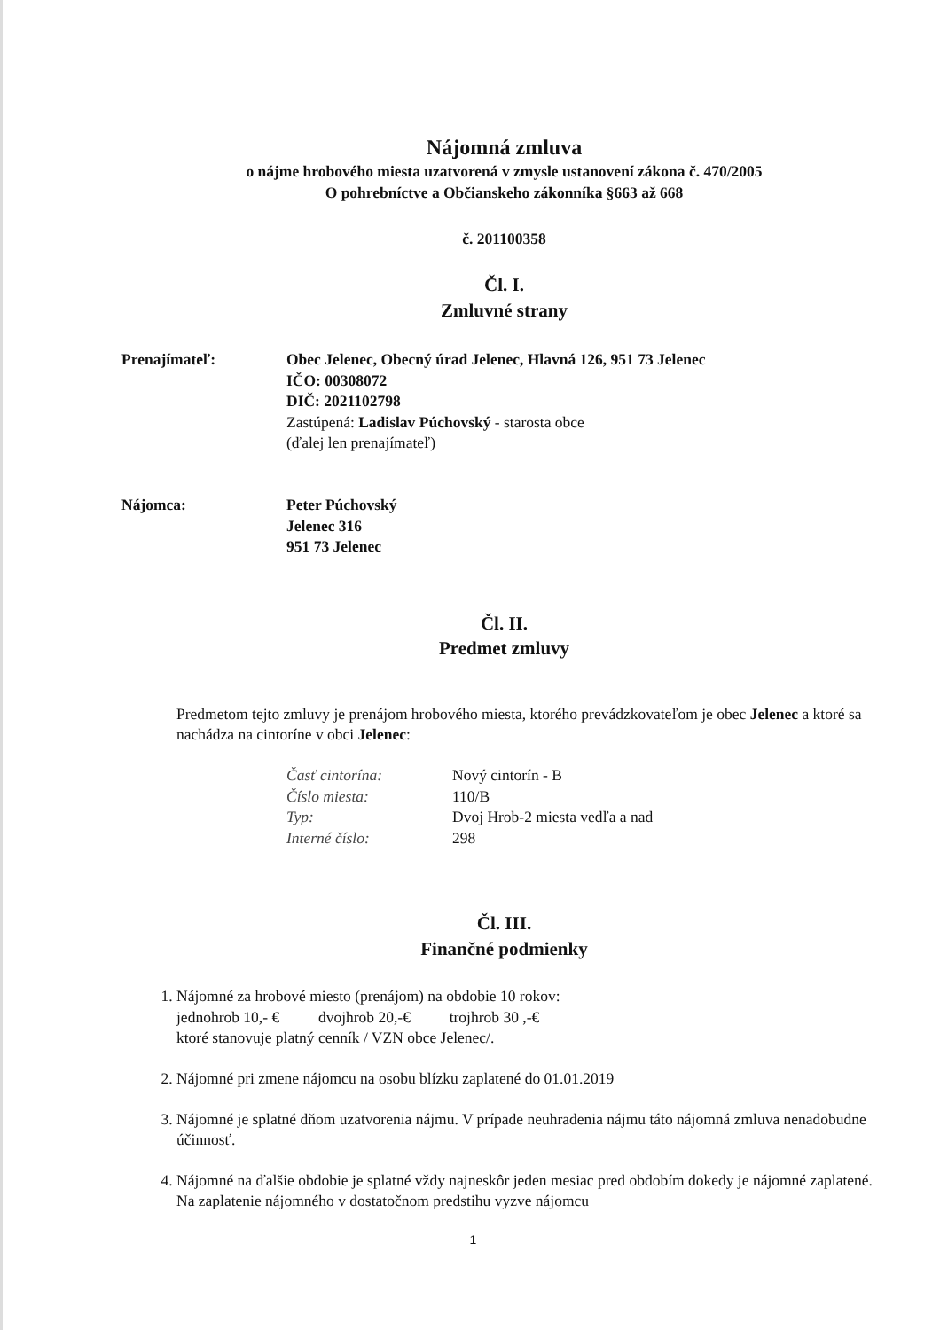Nájomná zmluva
o nájme hrobového miesta uzatvorená v zmysle ustanovení zákona č. 470/2005
O pohrebníctve a Občianskeho zákonníka §663 až 668
č. 201100358
Čl. I.
Zmluvné strany
Prenajímateľ: Obec Jelenec, Obecný úrad Jelenec, Hlavná 126, 951 73 Jelenec
IČO: 00308072
DIČ: 2021102798
Zastúpená: Ladislav Púchovský - starosta obce
(ďalej len prenajímateľ)
Nájomca: Peter Púchovský
Jelenec 316
951 73 Jelenec
Čl. II.
Predmet zmluvy
Predmetom tejto zmluvy je prenájom hrobového miesta, ktorého prevádzkovateľom je obec Jelenec a ktoré sa nachádza na cintoríne v obci Jelenec:
Časť cintorína: Nový cintorín - B Číslo miesta: 110/B Typ: Dvoj Hrob-2 miesta vedľa a nad Interné číslo: 298
Čl. III.
Finančné podmienky
1. Nájomné za hrobové miesto (prenájom) na obdobie 10 rokov:
jednohrob 10,- € dvojhrob 20,-€ trojhrob 30 ,-€
ktoré stanovuje platný cenník / VZN obce Jelenec/.
2. Nájomné pri zmene nájomcu na osobu blízku zaplatené do 01.01.2019
3. Nájomné je splatné dňom uzatvorenia nájmu. V prípade neuhradenia nájmu táto nájomná zmluva nenadobudne účinnosť.
4. Nájomné na ďalšie obdobie je splatné vždy najneskôr jeden mesiac pred obdobím dokedy je nájomné zaplatené. Na zaplatenie nájomného v dostatočnom predstihu vyzve nájomcu
1